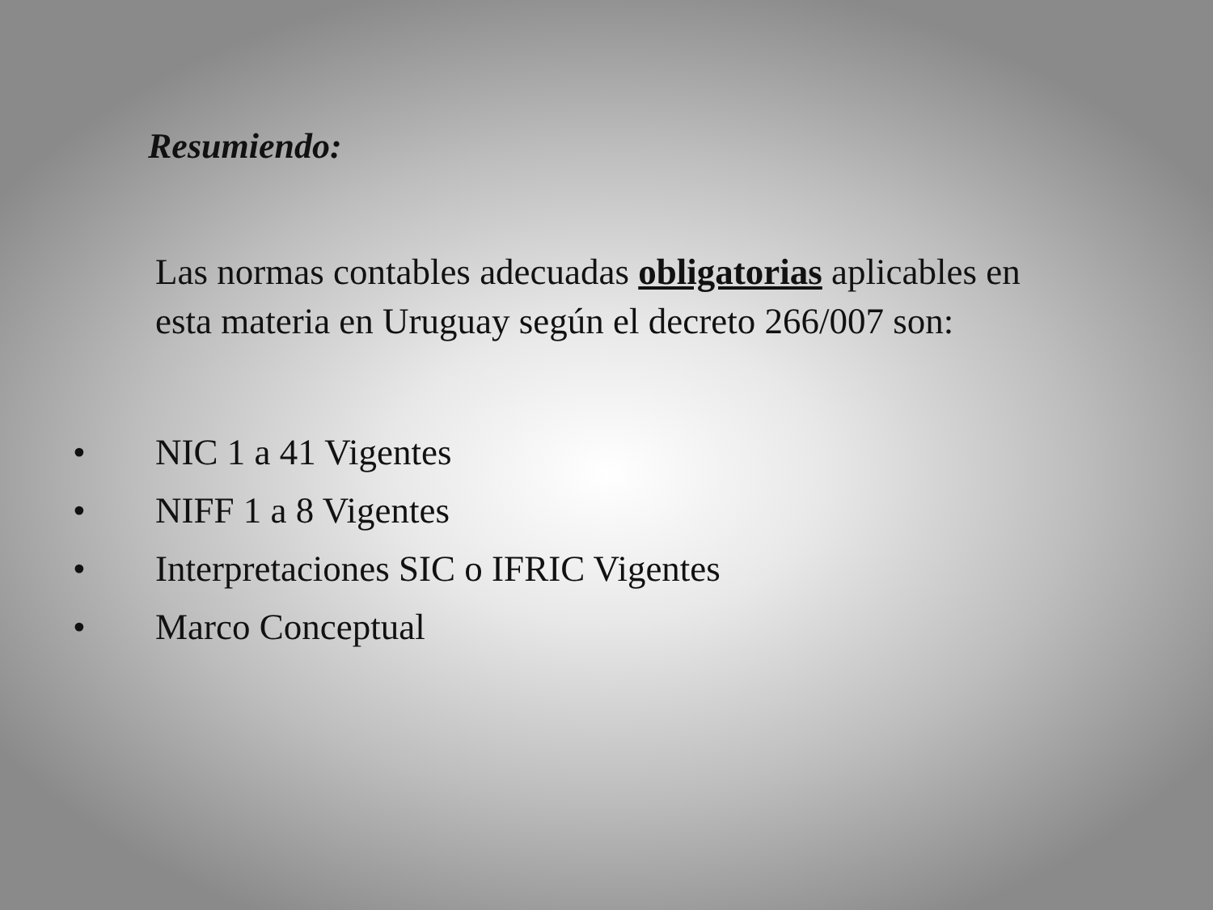Resumiendo:
Las normas contables adecuadas obligatorias aplicables en esta materia en Uruguay según el decreto 266/007 son:
• NIC 1 a 41 Vigentes
• NIFF 1 a 8 Vigentes
• Interpretaciones SIC o IFRIC Vigentes
• Marco Conceptual